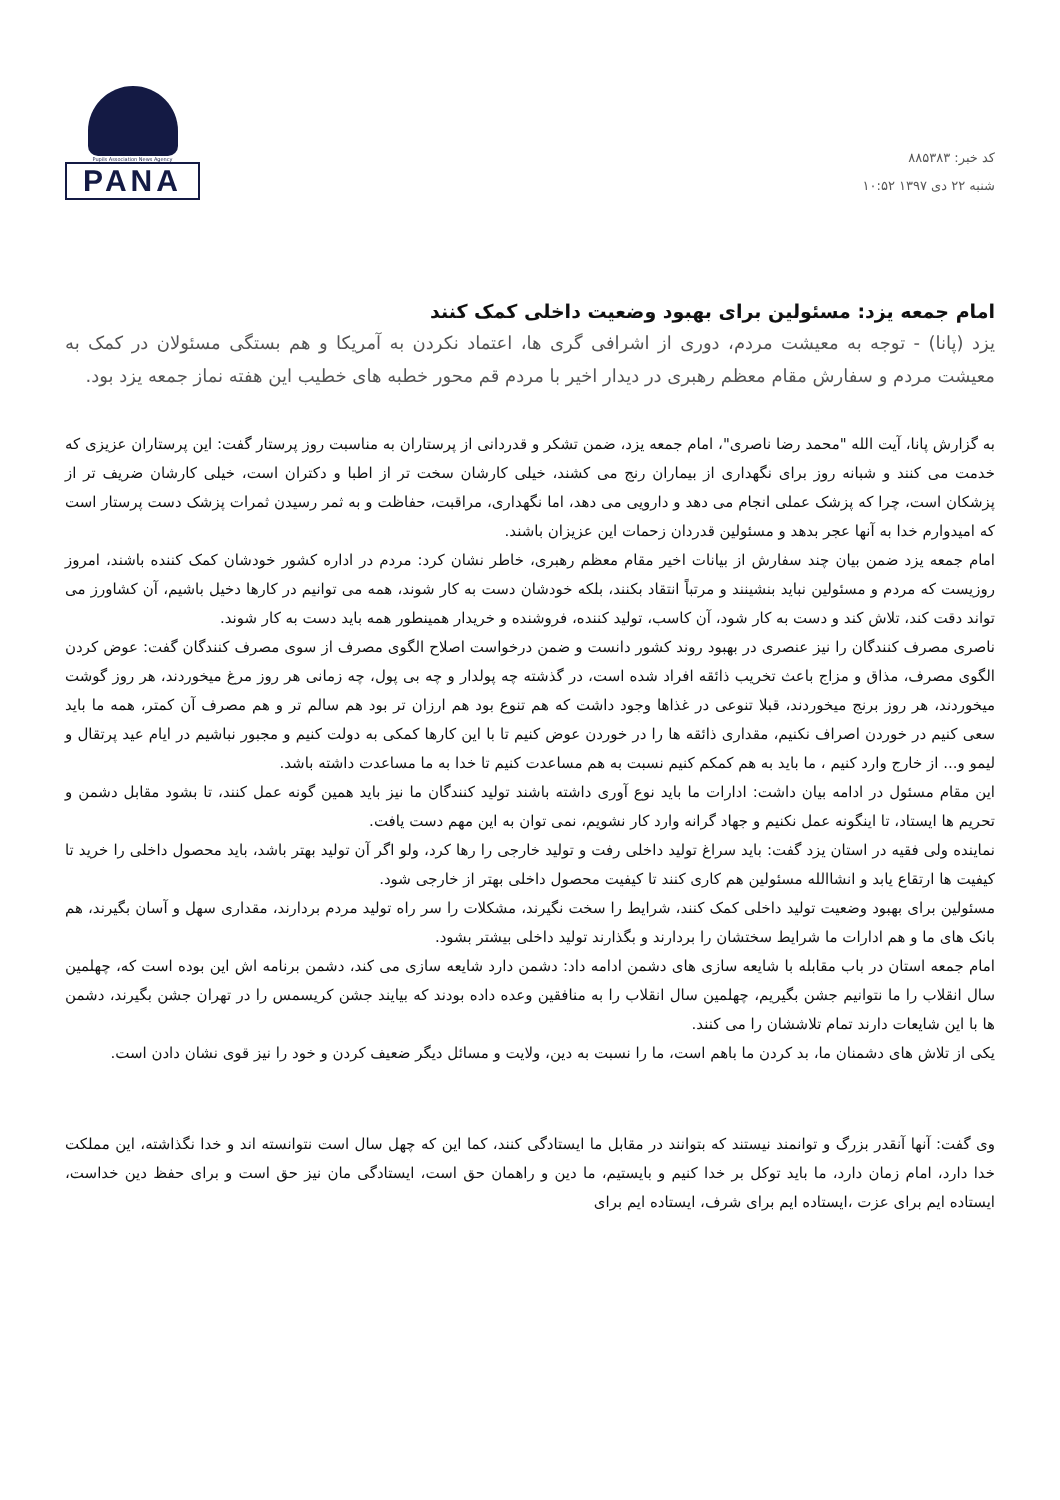کد خبر: ۸۸۵۳۸۳
شنبه ۲۲ دی ۱۳۹۷ ۱۰:۵۲
Pupils Association News Agency
PANA
امام جمعه یزد: مسئولین برای بهبود وضعیت داخلی کمک کنند
یزد (پانا) - توجه به معیشت مردم، دوری از اشرافی گری ها، اعتماد نکردن به آمریکا و هم بستگی مسئولان در کمک به معیشت مردم و سفارش مقام معظم رهبری در دیدار اخیر با مردم قم محور خطبه های خطیب این هفته نماز جمعه یزد بود.
به گزارش پانا، آیت الله "محمد رضا ناصری"، امام جمعه یزد، ضمن تشکر و قدردانی از پرستاران به مناسبت روز پرستار گفت: این پرستاران عزیزی که خدمت می کنند و شبانه روز برای نگهداری از بیماران رنج می کشند، خیلی کارشان سخت تر از اطبا و دکتران است، خیلی کارشان ضریف تر از پزشکان است، چرا که پزشک عملی انجام می دهد و دارویی می دهد، اما نگهداری، مراقبت، حفاظت و به ثمر رسیدن ثمرات پزشک دست پرستار است که امیدوارم خدا به آنها عجر بدهد و مسئولین قدردان زحمات این عزیزان باشند.
امام جمعه یزد ضمن بیان چند سفارش از بیانات اخیر مقام معظم رهبری، خاطر نشان کرد: مردم در اداره کشور خودشان کمک کننده باشند، امروز روزیست که مردم و مسئولین نباید بنشینند و مرتباً انتقاد بکنند، بلکه خودشان دست به کار شوند، همه می توانیم در کارها دخیل باشیم، آن کشاورز می تواند دقت کند، تلاش کند و دست به کار شود، آن کاسب، تولید کننده، فروشنده و خریدار همینطور همه باید دست به کار شوند.
ناصری مصرف کنندگان را نیز عنصری در بهبود روند کشور دانست و ضمن درخواست اصلاح الگوی مصرف از سوی مصرف کنندگان گفت: عوض کردن الگوی مصرف، مذاق و مزاج باعث تخریب ذائقه افراد شده است، در گذشته چه پولدار و چه بی پول، چه زمانی هر روز مرغ میخوردند، هر روز گوشت میخوردند، هر روز برنج میخوردند، قبلا تنوعی در غذاها وجود داشت که هم تنوع بود هم ارزان تر بود هم سالم تر و هم مصرف آن کمتر، همه ما باید سعی کنیم در خوردن اصراف نکنیم، مقداری ذائقه ها را در خوردن عوض کنیم تا با این کارها کمکی به دولت کنیم و مجبور نباشیم در ایام عید پرتقال و لیمو و... از خارج وارد کنیم ، ما باید به هم کمکم کنیم نسبت به هم مساعدت کنیم تا خدا به ما مساعدت داشته باشد.
این مقام مسئول در ادامه بیان داشت: ادارات ما باید نوع آوری داشته باشند تولید کنندگان ما نیز باید همین گونه عمل کنند، تا بشود مقابل دشمن و تحریم ها ایستاد، تا اینگونه عمل نکنیم و جهاد گرانه وارد کار نشویم، نمی توان به این مهم دست یافت.
نماینده ولی فقیه در استان یزد گفت: باید سراغ تولید داخلی رفت و تولید خارجی را رها کرد، ولو اگر آن تولید بهتر باشد، باید محصول داخلی را خرید تا کیفیت ها ارتقاع یابد و انشاالله مسئولین هم کاری کنند تا کیفیت محصول داخلی بهتر از خارجی شود.
مسئولین برای بهبود وضعیت تولید داخلی کمک کنند، شرایط را سخت نگیرند، مشکلات را سر راه تولید مردم بردارند، مقداری سهل و آسان بگیرند، هم بانک های ما و هم ادارات ما شرایط سختشان را بردارند و بگذارند تولید داخلی بیشتر بشود.
امام جمعه استان در باب مقابله با شایعه سازی های دشمن ادامه داد: دشمن دارد شایعه سازی می کند، دشمن برنامه اش این بوده است که، چهلمین سال انقلاب را ما نتوانیم جشن بگیریم، چهلمین سال انقلاب را به منافقین وعده داده بودند که بیایند جشن کریسمس را در تهران جشن بگیرند، دشمن ها با این شایعات دارند تمام تلاششان را می کنند.
یکی از تلاش های دشمنان ما، بد کردن ما باهم است، ما را نسبت به دین، ولایت و مسائل دیگر ضعیف کردن و خود را نیز قوی نشان دادن است.
وی گفت: آنها آنقدر بزرگ و توانمند نیستند که بتوانند در مقابل ما ایستادگی کنند، کما این که چهل سال است نتوانسته اند و خدا نگذاشته، این مملکت خدا دارد، امام زمان دارد، ما باید توکل بر خدا کنیم و بایستیم، ما دین و راهمان حق است، ایستادگی مان نیز حق است و برای حفظ دین خداست، ایستاده ایم برای عزت ،ایستاده ایم برای شرف، ایستاده ایم برای